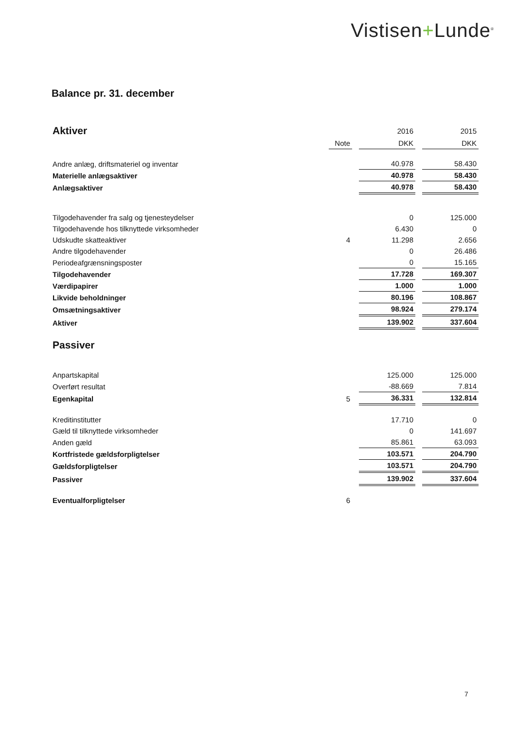Vistisen+Lunde<sup>®</sup>
Balance pr. 31. december
| Aktiver | | | 2016 | | 2015 |
| | Note | | DKK | | DKK |
| Andre anlæg, driftsmateriel og inventar | | | 40.978 | | 58.430 |
| Materielle anlægsaktiver | | | 40.978 | | 58.430 |
| Anlægsaktiver | | | 40.978 | | 58.430 |
| Tilgodehavender fra salg og tjenesteydelser | | | 0 | | 125.000 |
| Tilgodehavende hos tilknyttede virksomheder | | | 6.430 | | 0 |
| Udskudte skatteaktiver | 4 | | 11.298 | | 2.656 |
| Andre tilgodehavender | | | 0 | | 26.486 |
| Periodeafgrænsningsposter | | | 0 | | 15.165 |
| Tilgodehavender | | | 17.728 | | 169.307 |
| Værdipapirer | | | 1.000 | | 1.000 |
| Likvide beholdninger | | | 80.196 | | 108.867 |
| Omsætningsaktiver | | | 98.924 | | 279.174 |
| Aktiver | | | 139.902 | | 337.604 |
| Passiver | | | | | |
| Anpartskapital | | | 125.000 | | 125.000 |
| Overført resultat | | | -88.669 | | 7.814 |
| Egenkapital | 5 | | 36.331 | | 132.814 |
| Kreditinstitutter | | | 17.710 | | 0 |
| Gæld til tilknyttede virksomheder | | | 0 | | 141.697 |
| Anden gæld | | | 85.861 | | 63.093 |
| Kortfristede gældsforpligtelser | | | 103.571 | | 204.790 |
| Gældsforpligtelser | | | 103.571 | | 204.790 |
| Passiver | | | 139.902 | | 337.604 |
| Eventualforpligtelser | 6 | | | | |
7